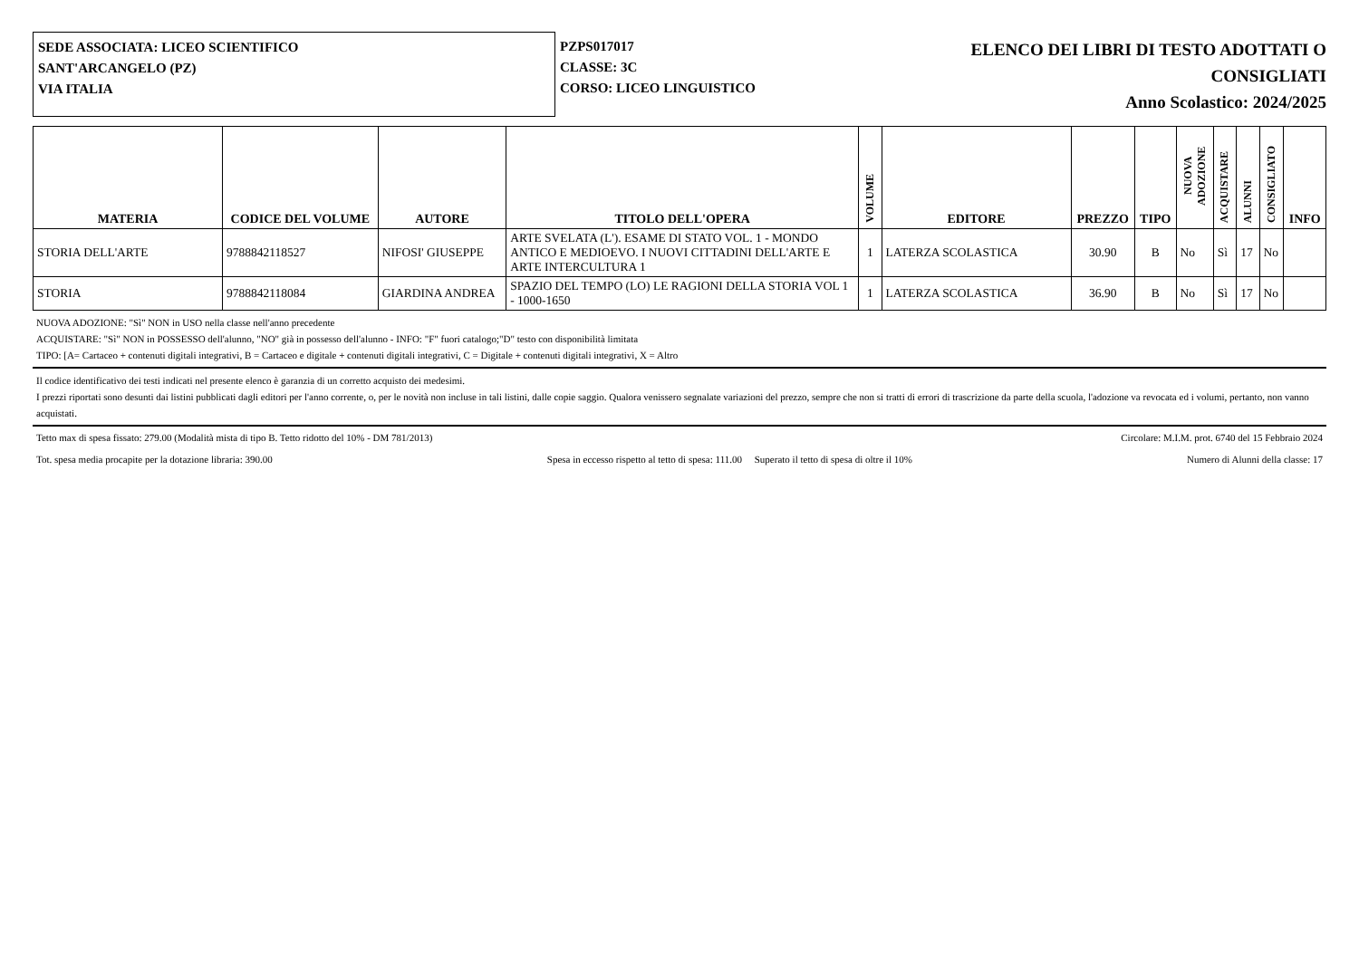SEDE ASSOCIATA: LICEO SCIENTIFICO
SANT'ARCANGELO (PZ)
VIA ITALIA
PZPS017017
CLASSE: 3C
CORSO: LICEO LINGUISTICO
ELENCO DEI LIBRI DI TESTO ADOTTATI O
CONSIGLIATI
Anno Scolastico: 2024/2025
| MATERIA | CODICE DEL VOLUME | AUTORE | TITOLO DELL'OPERA | VOLUME | EDITORE | PREZZO | TIPO | NUOVA ADOZIONE | ACQUISTARE | ALUNNI | CONSIGLIATO | INFO |
| --- | --- | --- | --- | --- | --- | --- | --- | --- | --- | --- | --- | --- |
| STORIA DELL'ARTE | 9788842118527 | NIFOSI' GIUSEPPE | ARTE SVELATA (L'). ESAME DI STATO VOL. 1 - MONDO ANTICO E MEDIOEVO. I NUOVI CITTADINI DELL'ARTE E ARTE INTERCULTURA 1 | 1 | LATERZA SCOLASTICA | 30.90 | B | No | Sì | 17 | No | |
| STORIA | 9788842118084 | GIARDINA ANDREA | SPAZIO DEL TEMPO (LO) LE RAGIONI DELLA STORIA VOL 1 - 1000-1650 | 1 | LATERZA SCOLASTICA | 36.90 | B | No | Sì | 17 | No | |
NUOVA ADOZIONE: "Sì" NON in USO nella classe nell'anno precedente
ACQUISTARE: "Sì" NON in POSSESSO dell'alunno, "NO" già in possesso dell'alunno - INFO: "F" fuori catalogo;"D" testo con disponibilità limitata
TIPO: [A= Cartaceo + contenuti digitali integrativi, B = Cartaceo e digitale + contenuti digitali integrativi, C = Digitale + contenuti digitali integrativi, X = Altro
Il codice identificativo dei testi indicati nel presente elenco è garanzia di un corretto acquisto dei medesimi.
I prezzi riportati sono desunti dai listini pubblicati dagli editori per l'anno corrente, o, per le novità non incluse in tali listini, dalle copie saggio. Qualora venissero segnalate variazioni del prezzo, sempre che non si tratti di errori di trascrizione da parte della scuola, l'adozione va revocata ed i volumi, pertanto, non vanno acquistati.
Tetto max di spesa fissato: 279.00 (Modalità mista di tipo B. Tetto ridotto del 10% - DM 781/2013) Circolare: M.I.M. prot. 6740 del 15 Febbraio 2024
Tot. spesa media procapite per la dotazione libraria: 390.00 Spesa in eccesso rispetto al tetto di spesa: 111.00 Superato il tetto di spesa di oltre il 10% Numero di Alunni della classe: 17